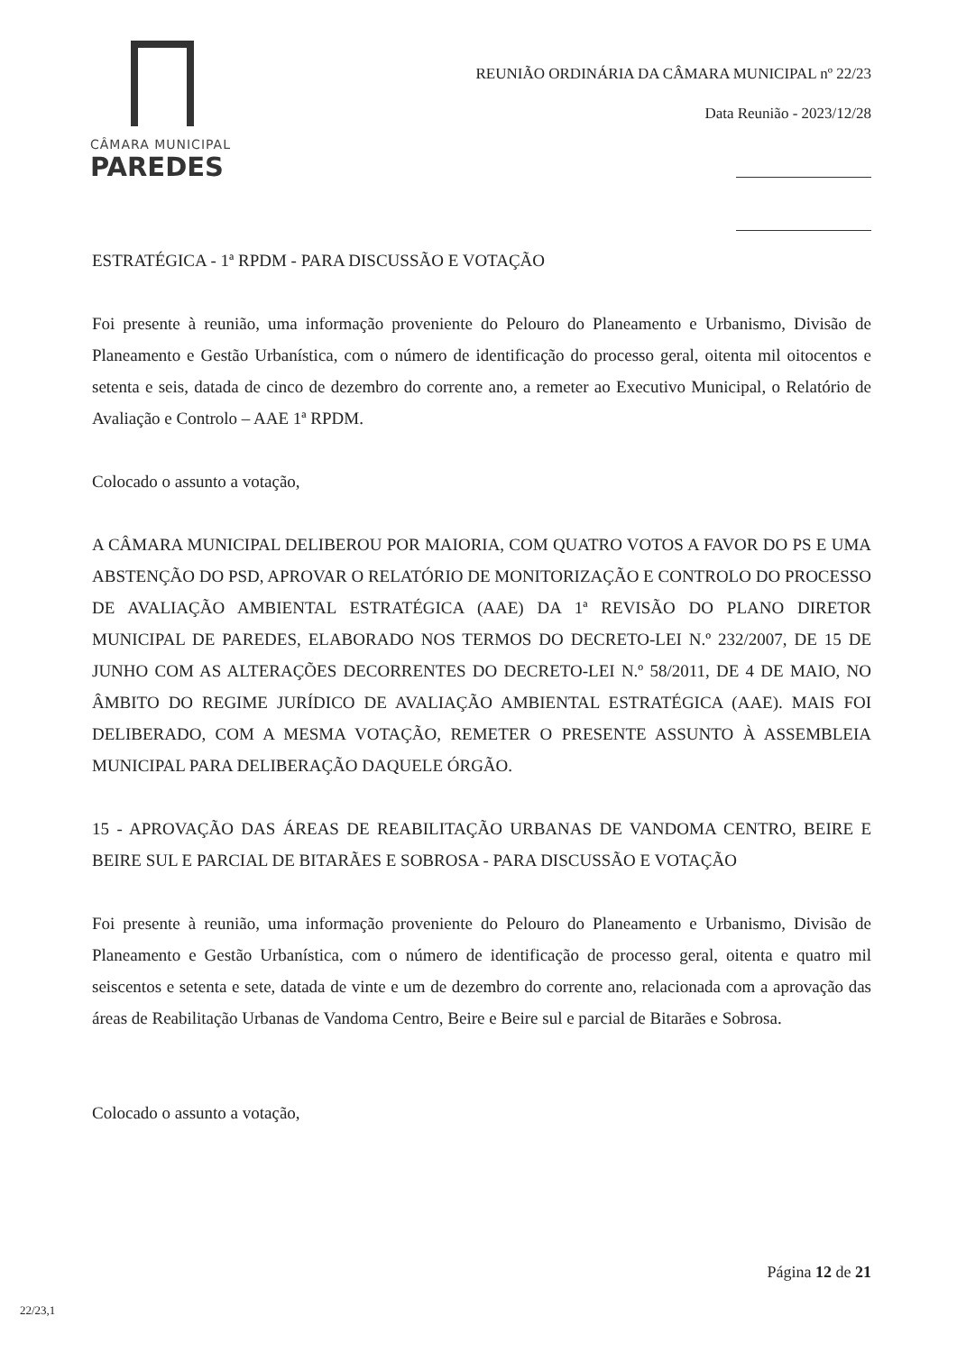CÂMARA MUNICIPAL
PAREDES
REUNIÃO ORDINÁRIA DA CÂMARA MUNICIPAL nº 22/23
Data Reunião - 2023/12/28
ESTRATÉGICA - 1ª RPDM - PARA DISCUSSÃO E VOTAÇÃO
Foi presente à reunião, uma informação proveniente do Pelouro do Planeamento e Urbanismo, Divisão de Planeamento e Gestão Urbanística, com o número de identificação do processo geral, oitenta mil oitocentos e setenta e seis, datada de cinco de dezembro do corrente ano, a remeter ao Executivo Municipal, o Relatório de Avaliação e Controlo – AAE 1ª RPDM.
Colocado o assunto a votação,
A CÂMARA MUNICIPAL DELIBEROU POR MAIORIA, COM QUATRO VOTOS A FAVOR DO PS E UMA ABSTENÇÃO DO PSD, APROVAR O RELATÓRIO DE MONITORIZAÇÃO E CONTROLO DO PROCESSO DE AVALIAÇÃO AMBIENTAL ESTRATÉGICA (AAE) DA 1ª REVISÃO DO PLANO DIRETOR MUNICIPAL DE PAREDES, ELABORADO NOS TERMOS DO DECRETO-LEI N.º 232/2007, DE 15 DE JUNHO COM AS ALTERAÇÕES DECORRENTES DO DECRETO-LEI N.º 58/2011, DE 4 DE MAIO, NO ÂMBITO DO REGIME JURÍDICO DE AVALIAÇÃO AMBIENTAL ESTRATÉGICA (AAE). MAIS FOI DELIBERADO, COM A MESMA VOTAÇÃO, REMETER O PRESENTE ASSUNTO À ASSEMBLEIA MUNICIPAL PARA DELIBERAÇÃO DAQUELE ÓRGÃO.
15 - APROVAÇÃO DAS ÁREAS DE REABILITAÇÃO URBANAS DE VANDOMA CENTRO, BEIRE E BEIRE SUL E PARCIAL DE BITARÃES E SOBROSA - PARA DISCUSSÃO E VOTAÇÃO
Foi presente à reunião, uma informação proveniente do Pelouro do Planeamento e Urbanismo, Divisão de Planeamento e Gestão Urbanística, com o número de identificação de processo geral, oitenta e quatro mil seiscentos e setenta e sete, datada de vinte e um de dezembro do corrente ano, relacionada com a aprovação das áreas de Reabilitação Urbanas de Vandoma Centro, Beire e Beire sul e parcial de Bitarães e Sobrosa.
Colocado o assunto a votação,
Página 12 de 21
22/23,1